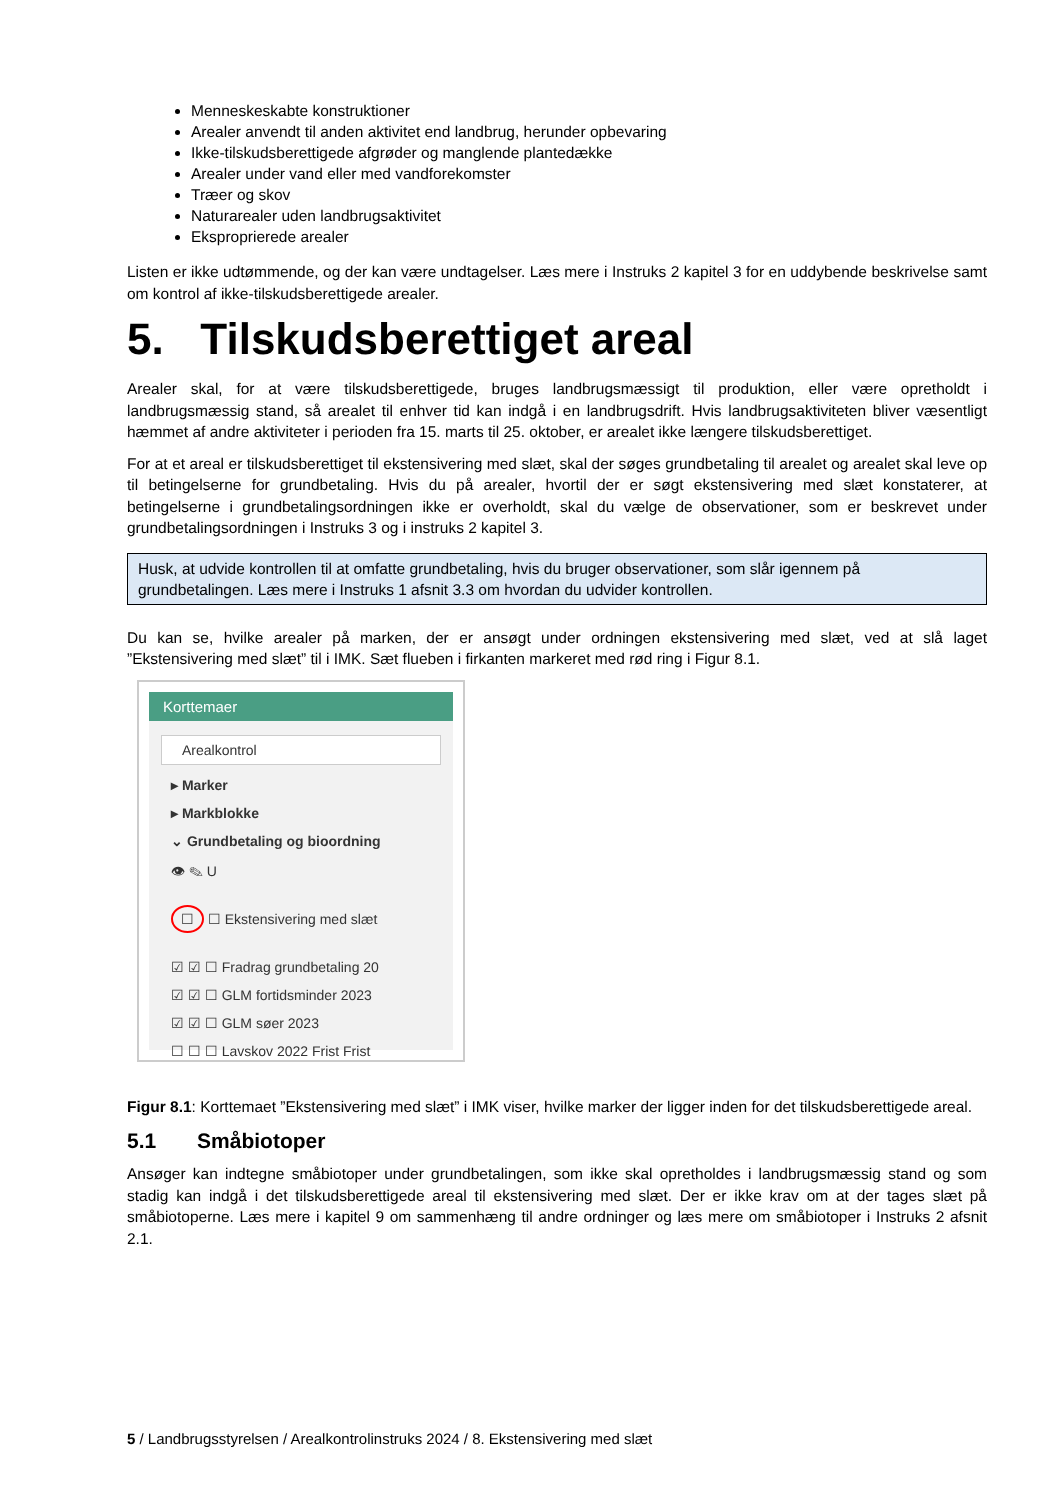Menneskeskabte konstruktioner
Arealer anvendt til anden aktivitet end landbrug, herunder opbevaring
Ikke-tilskudsberettigede afgrøder og manglende plantedække
Arealer under vand eller med vandforekomster
Træer og skov
Naturarealer uden landbrugsaktivitet
Eksproprierede arealer
Listen er ikke udtømmende, og der kan være undtagelser. Læs mere i Instruks 2 kapitel 3 for en uddybende beskrivelse samt om kontrol af ikke-tilskudsberettigede arealer.
5. Tilskudsberettiget areal
Arealer skal, for at være tilskudsberettigede, bruges landbrugsmæssigt til produktion, eller være opretholdt i landbrugsmæssig stand, så arealet til enhver tid kan indgå i en landbrugsdrift. Hvis landbrugsaktiviteten bliver væsentligt hæmmet af andre aktiviteter i perioden fra 15. marts til 25. oktober, er arealet ikke længere tilskudsberettiget.
For at et areal er tilskudsberettiget til ekstensivering med slæt, skal der søges grundbetaling til arealet og arealet skal leve op til betingelserne for grundbetaling. Hvis du på arealer, hvortil der er søgt ekstensivering med slæt konstaterer, at betingelserne i grundbetalingsordningen ikke er overholdt, skal du vælge de observationer, som er beskrevet under grundbetalingsordningen i Instruks 3 og i instruks 2 kapitel 3.
Husk, at udvide kontrollen til at omfatte grundbetaling, hvis du bruger observationer, som slår igennem på grundbetalingen. Læs mere i Instruks 1 afsnit 3.3 om hvordan du udvider kontrollen.
Du kan se, hvilke arealer på marken, der er ansøgt under ordningen ekstensivering med slæt, ved at slå laget ”Ekstensivering med slæt” til i IMK. Sæt flueben i firkanten markeret med rød ring i Figur 8.1.
Korttemaer
Arealkontrol
▸ Marker
▸ Markblokke
⌄ Grundbetaling og bioordning
👁 ✎ U
☐ ☐ Ekstensivering med slæt
☑ ☑ ☐ Fradrag grundbetaling 20
☑ ☑ ☐ GLM fortidsminder 2023
☑ ☑ ☐ GLM søer 2023
☐ ☐ ☐ Lavskov 2022 Frist Frist
Figur 8.1: Korttemaet ”Ekstensivering med slæt” i IMK viser, hvilke marker der ligger inden for det tilskudsberettigede areal.
5.1 Småbiotoper
Ansøger kan indtegne småbiotoper under grundbetalingen, som ikke skal opretholdes i landbrugsmæssig stand og som stadig kan indgå i det tilskudsberettigede areal til ekstensivering med slæt. Der er ikke krav om at der tages slæt på småbiotoperne. Læs mere i kapitel 9 om sammenhæng til andre ordninger og læs mere om småbiotoper i Instruks 2 afsnit 2.1.
5 / Landbrugsstyrelsen / Arealkontrolinstruks 2024 / 8. Ekstensivering med slæt